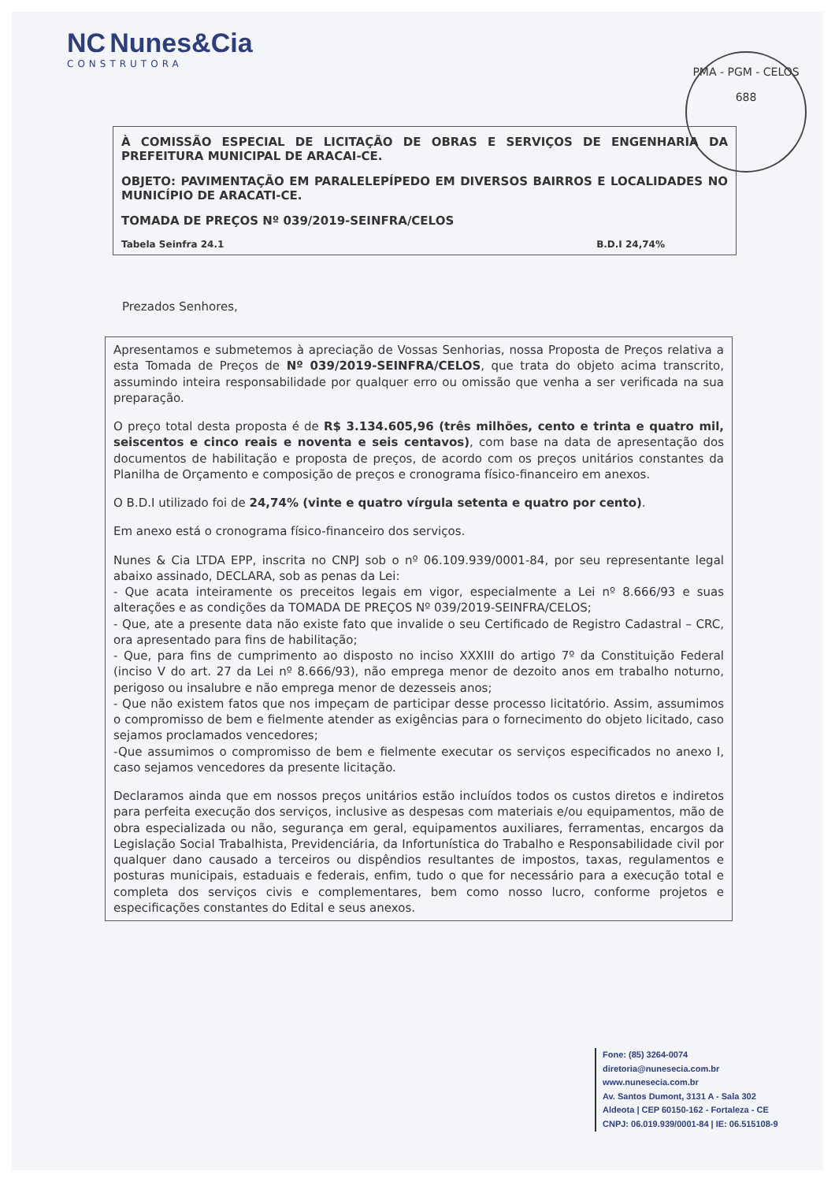NC Nunes&Cia
CONSTRUTORA
PMA - PGM - CELOS
688
À COMISSÃO ESPECIAL DE LICITAÇÃO DE OBRAS E SERVIÇOS DE ENGENHARIA DA PREFEITURA MUNICIPAL DE ARACAI-CE.
OBJETO: PAVIMENTAÇÃO EM PARALELEPÍPEDO EM DIVERSOS BAIRROS E LOCALIDADES NO MUNICÍPIO DE ARACATI-CE.
TOMADA DE PREÇOS Nº 039/2019-SEINFRA/CELOS
Tabela Seinfra 24.1 B.D.I 24,74%
Prezados Senhores,
Apresentamos e submetemos à apreciação de Vossas Senhorias, nossa Proposta de Preços relativa a esta Tomada de Preços de Nº 039/2019-SEINFRA/CELOS, que trata do objeto acima transcrito, assumindo inteira responsabilidade por qualquer erro ou omissão que venha a ser verificada na sua preparação.
O preço total desta proposta é de R$ 3.134.605,96 (três milhões, cento e trinta e quatro mil, seiscentos e cinco reais e noventa e seis centavos), com base na data de apresentação dos documentos de habilitação e proposta de preços, de acordo com os preços unitários constantes da Planilha de Orçamento e composição de preços e cronograma físico-financeiro em anexos.
O B.D.I utilizado foi de 24,74% (vinte e quatro vírgula setenta e quatro por cento).
Em anexo está o cronograma físico-financeiro dos serviços.
Nunes & Cia LTDA EPP, inscrita no CNPJ sob o nº 06.109.939/0001-84, por seu representante legal abaixo assinado, DECLARA, sob as penas da Lei:
- Que acata inteiramente os preceitos legais em vigor, especialmente a Lei nº 8.666/93 e suas alterações e as condições da TOMADA DE PREÇOS Nº 039/2019-SEINFRA/CELOS;
- Que, ate a presente data não existe fato que invalide o seu Certificado de Registro Cadastral – CRC, ora apresentado para fins de habilitação;
- Que, para fins de cumprimento ao disposto no inciso XXXIII do artigo 7º da Constituição Federal (inciso V do art. 27 da Lei nº 8.666/93), não emprega menor de dezoito anos em trabalho noturno, perigoso ou insalubre e não emprega menor de dezesseis anos;
- Que não existem fatos que nos impeçam de participar desse processo licitatório. Assim, assumimos o compromisso de bem e fielmente atender as exigências para o fornecimento do objeto licitado, caso sejamos proclamados vencedores;
-Que assumimos o compromisso de bem e fielmente executar os serviços especificados no anexo I, caso sejamos vencedores da presente licitação.
Declaramos ainda que em nossos preços unitários estão incluídos todos os custos diretos e indiretos para perfeita execução dos serviços, inclusive as despesas com materiais e/ou equipamentos, mão de obra especializada ou não, segurança em geral, equipamentos auxiliares, ferramentas, encargos da Legislação Social Trabalhista, Previdenciária, da Infortunística do Trabalho e Responsabilidade civil por qualquer dano causado a terceiros ou dispêndios resultantes de impostos, taxas, regulamentos e posturas municipais, estaduais e federais, enfim, tudo o que for necessário para a execução total e completa dos serviços civis e complementares, bem como nosso lucro, conforme projetos e especificações constantes do Edital e seus anexos.
Fone: (85) 3264-0074
diretoria@nunesecia.com.br
www.nunesecia.com.br
Av. Santos Dumont, 3131 A - Sala 302
Aldeota | CEP 60150-162 - Fortaleza - CE
CNPJ: 06.019.939/0001-84 | IE: 06.515108-9